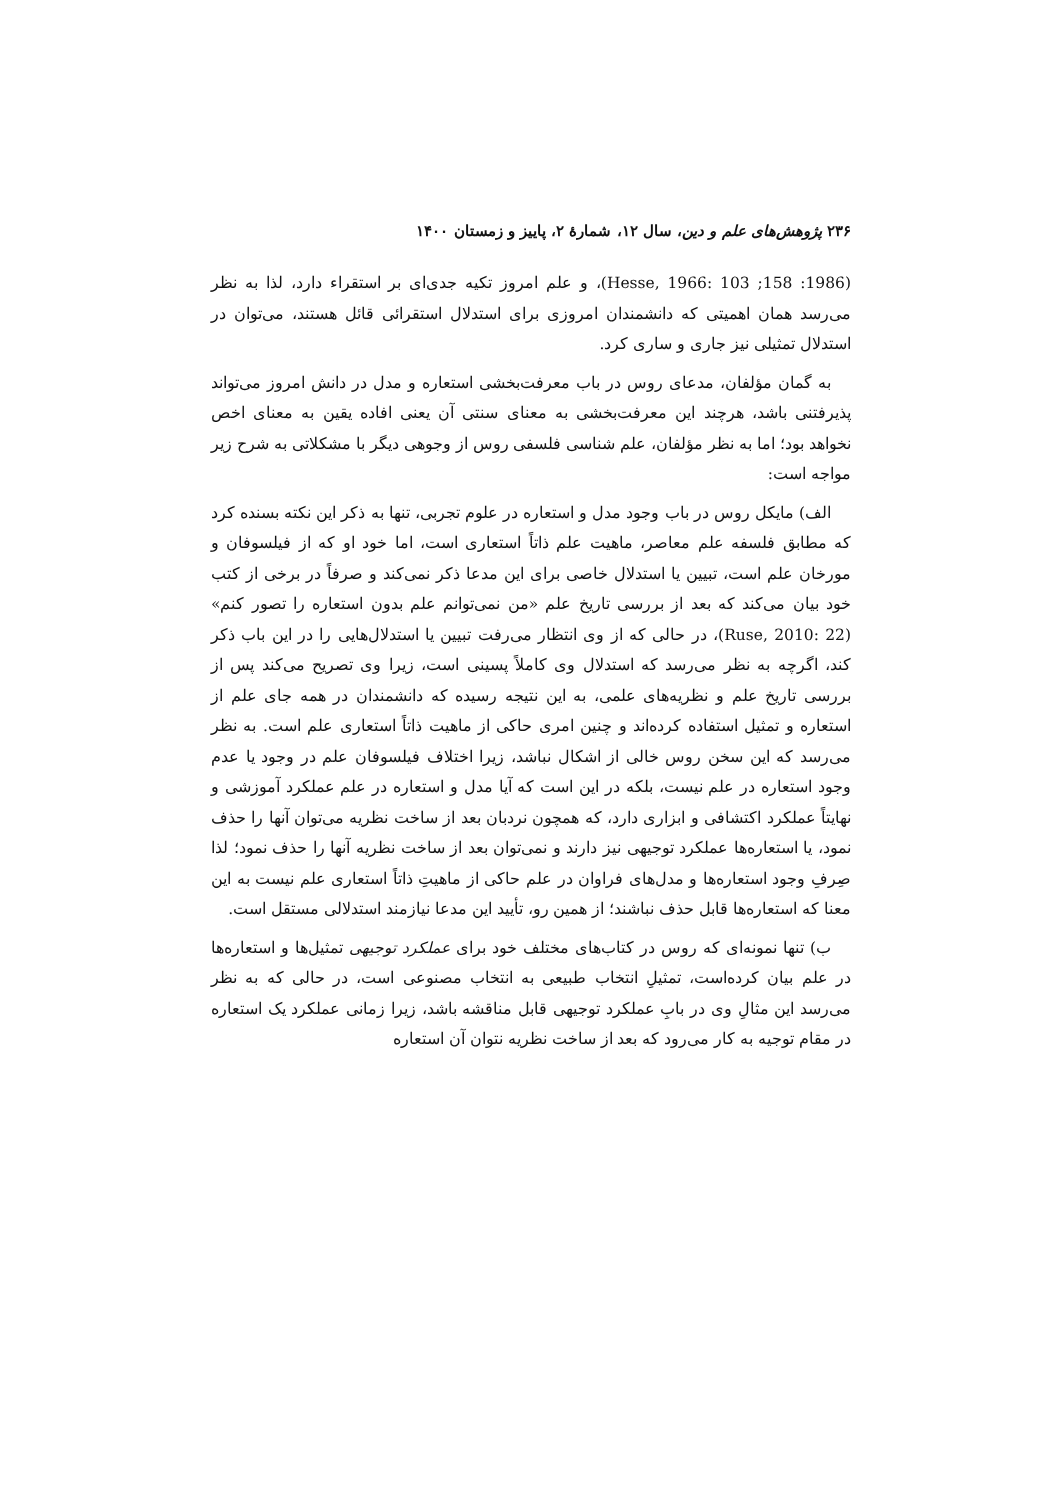۲۳۶ پژوهش‌های علم و دین، سال ۱۲، شمارهٔ ۲، پاییز و زمستان ۱۴۰۰
(1986: 158; Hesse, 1966: 103)، و علم امروز تکیه جدی‌ای بر استقراء دارد، لذا به نظر می‌رسد همان اهمیتی که دانشمندان امروزی برای استدلال استقرائی قائل هستند، می‌توان در استدلال تمثیلی نیز جاری و ساری کرد.
به گمان مؤلفان، مدعای روس در باب معرفت‌بخشی استعاره و مدل در دانش امروز می‌تواند پذیرفتنی باشد، هرچند این معرفت‌بخشی به معنای سنتی آن یعنی افاده یقین به معنای اخص نخواهد بود؛ اما به نظر مؤلفان، علم شناسی فلسفی روس از وجوهی دیگر با مشکلاتی به شرح زیر مواجه است:
الف) مایکل روس در باب وجود مدل و استعاره در علوم تجربی، تنها به ذکر این نکته بسنده کرد که مطابق فلسفه علم معاصر، ماهیت علم ذاتاً استعاری است، اما خود او که از فیلسوفان و مورخان علم است، تبیین یا استدلال خاصی برای این مدعا ذکر نمی‌کند و صرفاً در برخی از کتب خود بیان می‌کند که بعد از بررسی تاریخ علم «من نمی‌توانم علم بدون استعاره را تصور کنم» (Ruse, 2010: 22)، در حالی که از وی انتظار می‌رفت تبیین یا استدلال‌هایی را در این باب ذکر کند، اگرچه به نظر می‌رسد که استدلال وی کاملاً پسینی است، زیرا وی تصریح می‌کند پس از بررسی تاریخ علم و نظریه‌های علمی، به این نتیجه رسیده که دانشمندان در همه جای علم از استعاره و تمثیل استفاده کرده‌اند و چنین امری حاکی از ماهیت ذاتاً استعاری علم است. به نظر می‌رسد که این سخن روس خالی از اشکال نباشد، زیرا اختلاف فیلسوفان علم در وجود یا عدم وجود استعاره در علم نیست، بلکه در این است که آیا مدل و استعاره در علم عملکرد آموزشی و نهایتاً عملکرد اکتشافی و ابزاری دارد، که همچون نردبان بعد از ساخت نظریه می‌توان آنها را حذف نمود، یا استعاره‌ها عملکرد توجیهی نیز دارند و نمی‌توان بعد از ساخت نظریه آنها را حذف نمود؛ لذا صِرفِ وجود استعاره‌ها و مدل‌های فراوان در علم حاکی از ماهیتِ ذاتاً استعاری علم نیست به این معنا که استعاره‌ها قابل حذف نباشند؛ از همین رو، تأیید این مدعا نیازمند استدلالی مستقل است.
ب) تنها نمونه‌ای که روس در کتاب‌های مختلف خود برای عملکرد توجیهی تمثیل‌ها و استعاره‌ها در علم بیان کرده‌است، تمثیلِ انتخاب طبیعی به انتخاب مصنوعی است، در حالی که به نظر می‌رسد این مثالِ وی در بابِ عملکرد توجیهی قابل مناقشه باشد، زیرا زمانی عملکرد یک استعاره در مقام توجیه به کار می‌رود که بعد از ساخت نظریه نتوان آن استعاره